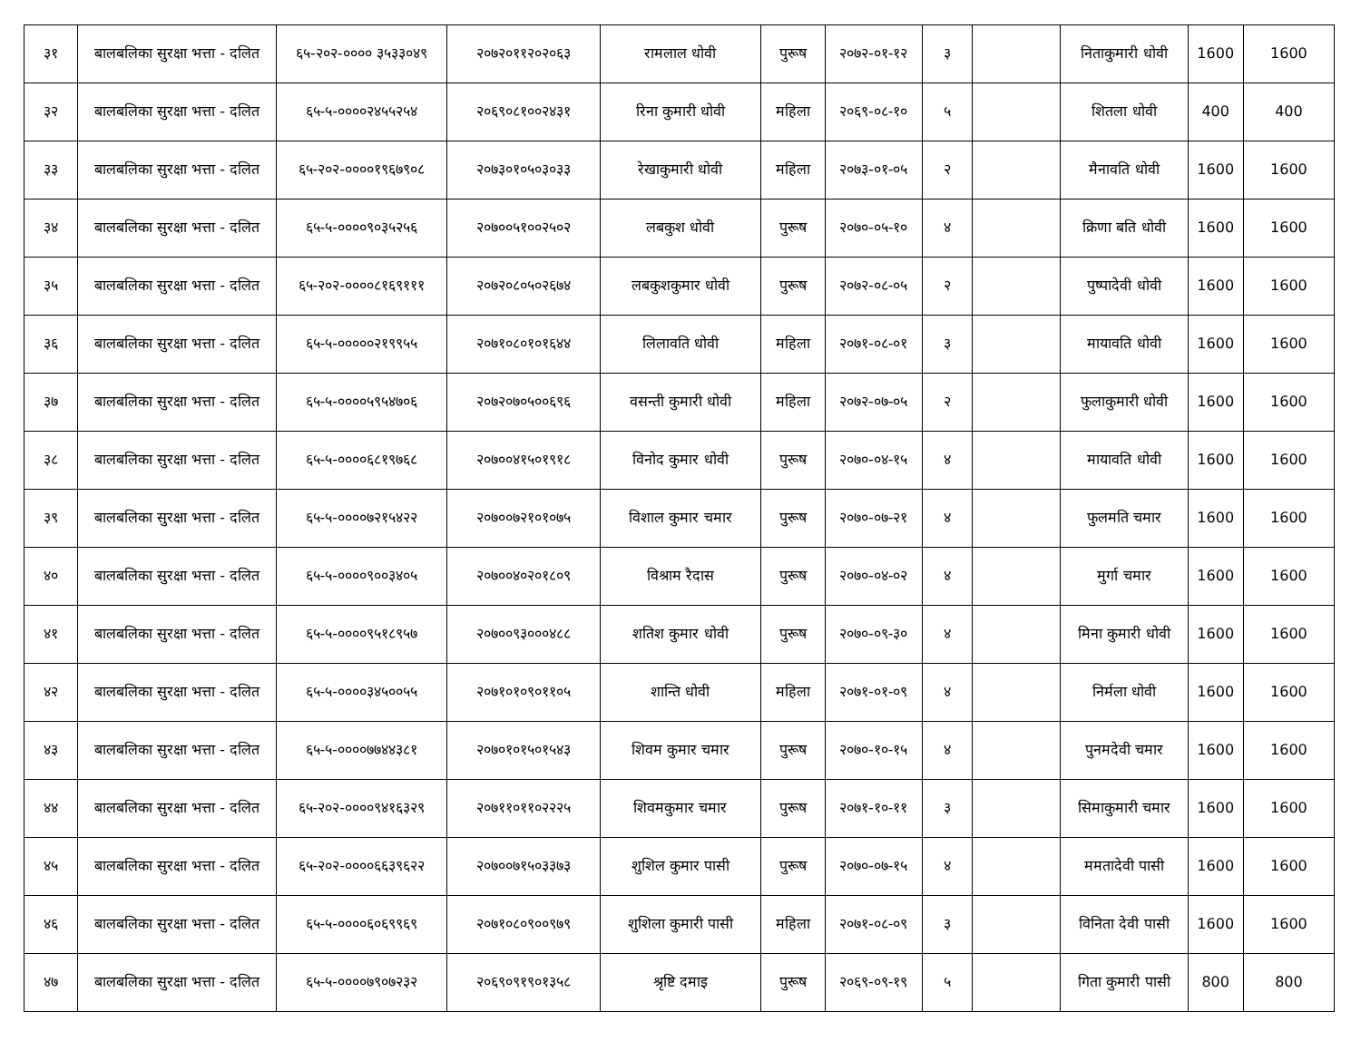| ३१ | बालबलिका सुरक्षा भत्ता - दलित | ६५-२०२-०००० ३५३३०४९ | २०७२०११२०२०६३ | रामलाल धोवी | पुरूष | २०७२-०१-१२ | ३ | | निताकुमारी धोवी | 1600 | 1600 |
| ३२ | बालबलिका सुरक्षा भत्ता - दलित | ६५-५-००००२४५५२५४ | २०६९०८१००२४३१ | रिना कुमारी धोवी | महिला | २०६९-०८-१० | ५ | | शितला धोवी | 400 | 400 |
| ३३ | बालबलिका सुरक्षा भत्ता - दलित | ६५-२०२-००००१९६७९०८ | २०७३०१०५०३०३३ | रेखाकुमारी धोवी | महिला | २०७३-०१-०५ | २ | | मैनावति धोवी | 1600 | 1600 |
| ३४ | बालबलिका सुरक्षा भत्ता - दलित | ६५-५-००००९०३५२५६ | २०७००५१००२५०२ | लबकुश धोवी | पुरूष | २०७०-०५-१० | ४ | | क्रिणा बति धोवी | 1600 | 1600 |
| ३५ | बालबलिका सुरक्षा भत्ता - दलित | ६५-२०२-००००८१६९१११ | २०७२०८०५०२६७४ | लबकुशकुमार धोवी | पुरूष | २०७२-०८-०५ | २ | | पुष्पादेवी धोवी | 1600 | 1600 |
| ३६ | बालबलिका सुरक्षा भत्ता - दलित | ६५-५-०००००२१९९५५ | २०७१०८०१०१६४४ | लिलावति धोवी | महिला | २०७१-०८-०१ | ३ | | मायावति धोवी | 1600 | 1600 |
| ३७ | बालबलिका सुरक्षा भत्ता - दलित | ६५-५-००००५९५४७०६ | २०७२०७०५००६९६ | वसन्ती कुमारी धोवी | महिला | २०७२-०७-०५ | २ | | फुलाकुमारी धोवी | 1600 | 1600 |
| ३८ | बालबलिका सुरक्षा भत्ता - दलित | ६५-५-००००६८१९७६८ | २०७००४१५०१९१८ | विनोद कुमार धोवी | पुरूष | २०७०-०४-१५ | ४ | | मायावति धोवी | 1600 | 1600 |
| ३९ | बालबलिका सुरक्षा भत्ता - दलित | ६५-५-००००७२१५४२२ | २०७००७२१०१०७५ | विशाल कुमार चमार | पुरूष | २०७०-०७-२१ | ४ | | फुलमति चमार | 1600 | 1600 |
| ४० | बालबलिका सुरक्षा भत्ता - दलित | ६५-५-००००९००३४०५ | २०७००४०२०१८०९ | विश्राम रैदास | पुरूष | २०७०-०४-०२ | ४ | | मुर्गा चमार | 1600 | 1600 |
| ४१ | बालबलिका सुरक्षा भत्ता - दलित | ६५-५-००००९५१८९५७ | २०७००९३०००४८८ | शतिश कुमार धोवी | पुरूष | २०७०-०९-३० | ४ | | मिना कुमारी धोवी | 1600 | 1600 |
| ४२ | बालबलिका सुरक्षा भत्ता - दलित | ६५-५-००००३४५००५५ | २०७१०१०९०११०५ | शान्ति धोवी | महिला | २०७१-०१-०९ | ४ | | निर्मला धोवी | 1600 | 1600 |
| ४३ | बालबलिका सुरक्षा भत्ता - दलित | ६५-५-००००७७४४३८१ | २०७०१०१५०१५४३ | शिवम कुमार चमार | पुरूष | २०७०-१०-१५ | ४ | | पुनमदेवी चमार | 1600 | 1600 |
| ४४ | बालबलिका सुरक्षा भत्ता - दलित | ६५-२०२-००००९४१६३२९ | २०७११०११०२२२५ | शिवमकुमार चमार | पुरूष | २०७१-१०-११ | ३ | | सिमाकुमारी चमार | 1600 | 1600 |
| ४५ | बालबलिका सुरक्षा भत्ता - दलित | ६५-२०२-००००६६३९६२२ | २०७००७१५०३३७३ | शुशिल कुमार पासी | पुरूष | २०७०-०७-१५ | ४ | | ममतादेवी पासी | 1600 | 1600 |
| ४६ | बालबलिका सुरक्षा भत्ता - दलित | ६५-५-००००६०६९९६९ | २०७१०८०९००९७९ | शुशिला कुमारी पासी | महिला | २०७१-०८-०९ | ३ | | विनिता देवी पासी | 1600 | 1600 |
| ४७ | बालबलिका सुरक्षा भत्ता - दलित | ६५-५-००००७९०७२३२ | २०६९०९१९०१३५८ | श्रृष्टि दमाइ | पुरूष | २०६९-०९-१९ | ५ | | गिता कुमारी पासी | 800 | 800 |